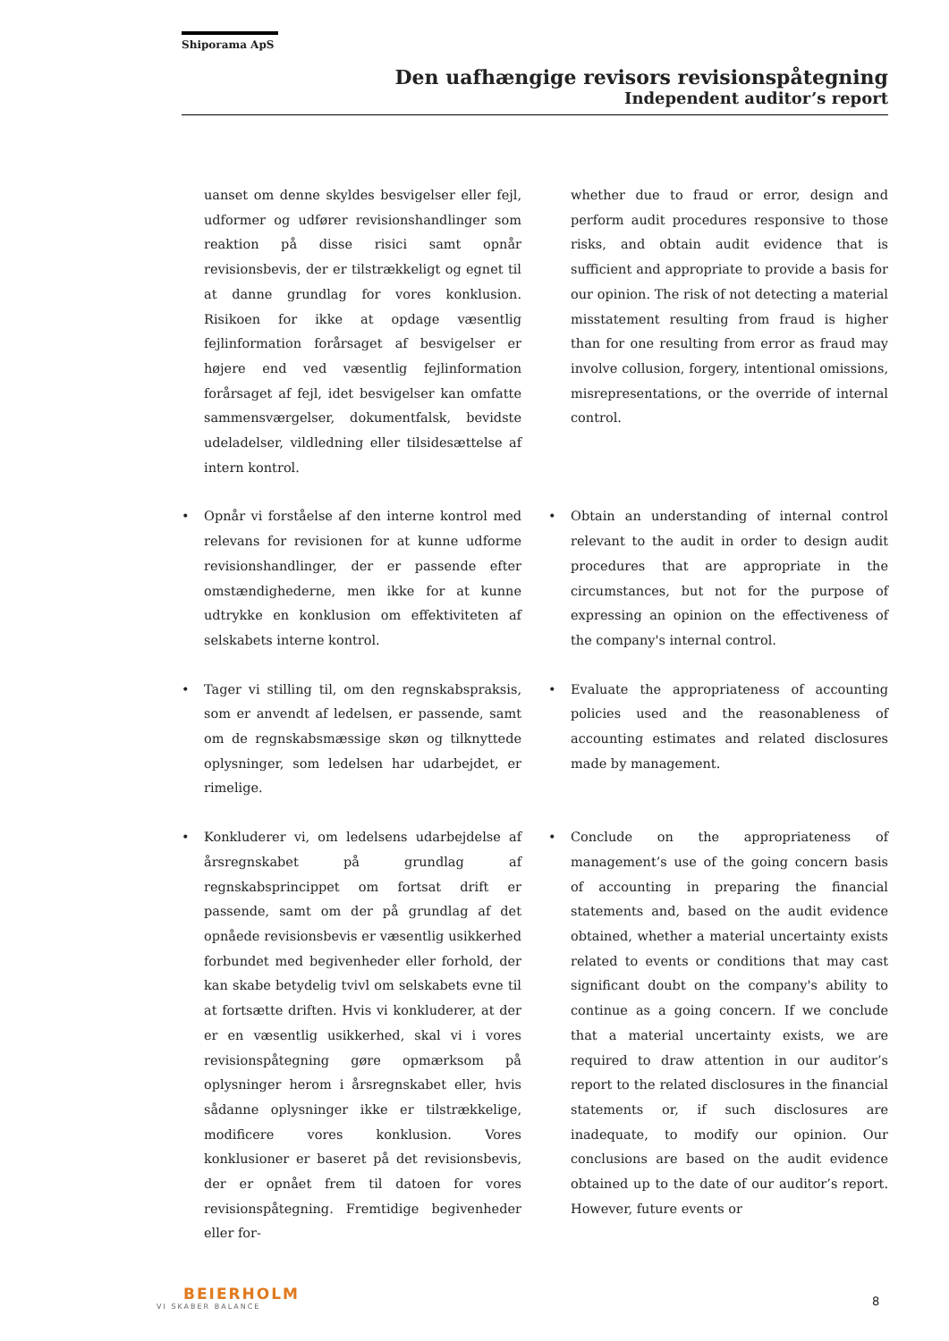Shiporama ApS
Den uafhængige revisors revisionspåtegning
Independent auditor’s report
uanset om denne skyldes besvigelser eller fejl, udformer og udfører revisionshandlinger som reaktion på disse risici samt opnår revisionsbevis, der er tilstrækkeligt og egnet til at danne grundlag for vores konklusion. Risikoen for ikke at opdage væsentlig fejlinformation forårsaget af besvigelser er højere end ved væsentlig fejlinformation forårsaget af fejl, idet besvigelser kan omfatte sammensværgelser, dokumentfalsk, bevidste udeladelser, vildledning eller tilsidesættelse af intern kontrol.
whether due to fraud or error, design and perform audit procedures responsive to those risks, and obtain audit evidence that is sufficient and appropriate to provide a basis for our opinion. The risk of not detecting a material misstatement resulting from fraud is higher than for one resulting from error as fraud may involve collusion, forgery, intentional omissions, misrepresentations, or the override of internal control.
• Opnår vi forståelse af den interne kontrol med relevans for revisionen for at kunne udforme revisionshandlinger, der er passende efter omstændighederne, men ikke for at kunne udtrykke en konklusion om effektiviteten af selskabets interne kontrol.
• Obtain an understanding of internal control relevant to the audit in order to design audit procedures that are appropriate in the circumstances, but not for the purpose of expressing an opinion on the effectiveness of the company's internal control.
• Tager vi stilling til, om den regnskabspraksis, som er anvendt af ledelsen, er passende, samt om de regnskabsmæssige skøn og tilknyttede oplysninger, som ledelsen har udarbejdet, er rimelige.
• Evaluate the appropriateness of accounting policies used and the reasonableness of accounting estimates and related disclosures made by management.
• Konkluderer vi, om ledelsens udarbejdelse af årsregnskabet på grundlag af regnskabsprincippet om fortsat drift er passende, samt om der på grundlag af det opnåede revisionsbevis er væsentlig usikkerhed forbundet med begivenheder eller forhold, der kan skabe betydelig tvivl om selskabets evne til at fortsætte driften. Hvis vi konkluderer, at der er en væsentlig usikkerhed, skal vi i vores revisionspåtegning gøre opmærksom på oplysninger herom i årsregnskabet eller, hvis sådanne oplysninger ikke er tilstrækkelige, modificere vores konklusion. Vores konklusioner er baseret på det revisionsbevis, der er opnået frem til datoen for vores revisionspåtegning. Fremtidige begivenheder eller for-
• Conclude on the appropriateness of management’s use of the going concern basis of accounting in preparing the financial statements and, based on the audit evidence obtained, whether a material uncertainty exists related to events or conditions that may cast significant doubt on the company's ability to continue as a going concern. If we conclude that a material uncertainty exists, we are required to draw attention in our auditor’s report to the related disclosures in the financial statements or, if such disclosures are inadequate, to modify our opinion. Our conclusions are based on the audit evidence obtained up to the date of our auditor’s report. However, future events or
BEIERHOLM
VI SKABER BALANCE
8